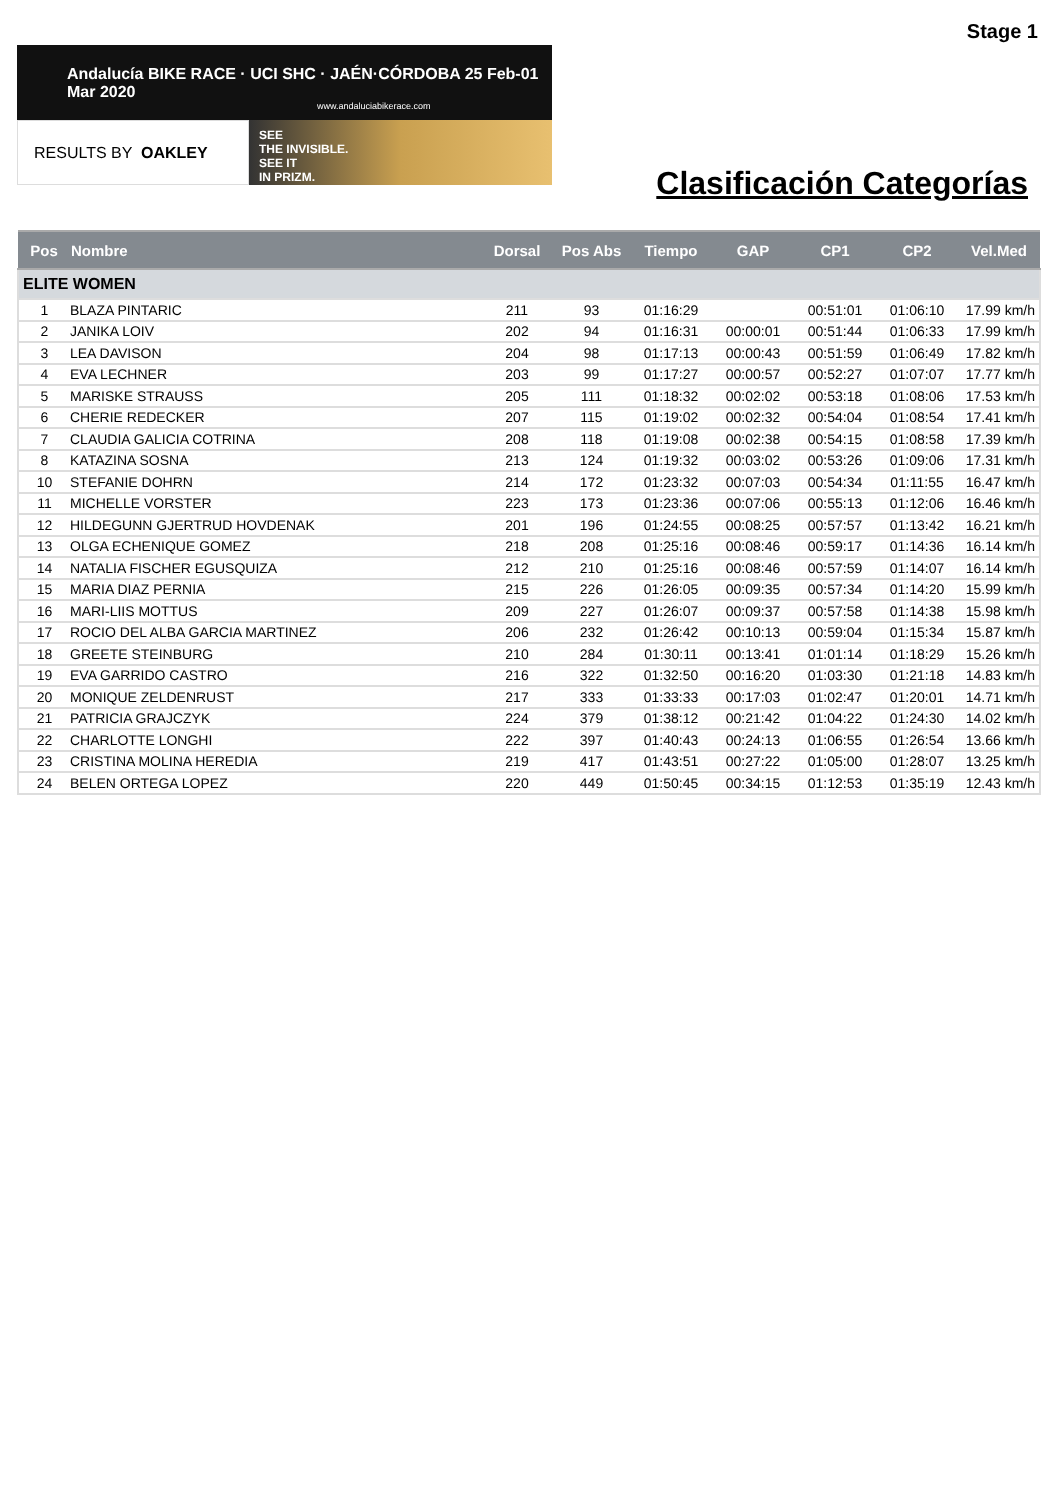Stage 1
Andalucía BIKE RACE · UCI SHC · JAÉN·CÓRDOBA 25 Feb-01 Mar 2020
www.andaluciabikerace.com
RESULTS BY OAKLEY
SEE
THE INVISIBLE.
SEE IT
IN PRIZM.
Clasificación Categorías
| Pos | Nombre | Dorsal | Pos Abs | Tiempo | GAP | CP1 | CP2 | Vel.Med |
| --- | --- | --- | --- | --- | --- | --- | --- | --- |
| ELITE WOMEN | | | | | | | | |
| 1 | BLAZA PINTARIC | 211 | 93 | 01:16:29 | | 00:51:01 | 01:06:10 | 17.99 km/h |
| 2 | JANIKA LOIV | 202 | 94 | 01:16:31 | 00:00:01 | 00:51:44 | 01:06:33 | 17.99 km/h |
| 3 | LEA DAVISON | 204 | 98 | 01:17:13 | 00:00:43 | 00:51:59 | 01:06:49 | 17.82 km/h |
| 4 | EVA LECHNER | 203 | 99 | 01:17:27 | 00:00:57 | 00:52:27 | 01:07:07 | 17.77 km/h |
| 5 | MARISKE STRAUSS | 205 | 111 | 01:18:32 | 00:02:02 | 00:53:18 | 01:08:06 | 17.53 km/h |
| 6 | CHERIE REDECKER | 207 | 115 | 01:19:02 | 00:02:32 | 00:54:04 | 01:08:54 | 17.41 km/h |
| 7 | CLAUDIA GALICIA COTRINA | 208 | 118 | 01:19:08 | 00:02:38 | 00:54:15 | 01:08:58 | 17.39 km/h |
| 8 | KATAZINA SOSNA | 213 | 124 | 01:19:32 | 00:03:02 | 00:53:26 | 01:09:06 | 17.31 km/h |
| 10 | STEFANIE DOHRN | 214 | 172 | 01:23:32 | 00:07:03 | 00:54:34 | 01:11:55 | 16.47 km/h |
| 11 | MICHELLE VORSTER | 223 | 173 | 01:23:36 | 00:07:06 | 00:55:13 | 01:12:06 | 16.46 km/h |
| 12 | HILDEGUNN GJERTRUD HOVDENAK | 201 | 196 | 01:24:55 | 00:08:25 | 00:57:57 | 01:13:42 | 16.21 km/h |
| 13 | OLGA ECHENIQUE GOMEZ | 218 | 208 | 01:25:16 | 00:08:46 | 00:59:17 | 01:14:36 | 16.14 km/h |
| 14 | NATALIA FISCHER EGUSQUIZA | 212 | 210 | 01:25:16 | 00:08:46 | 00:57:59 | 01:14:07 | 16.14 km/h |
| 15 | MARIA DIAZ PERNIA | 215 | 226 | 01:26:05 | 00:09:35 | 00:57:34 | 01:14:20 | 15.99 km/h |
| 16 | MARI-LIIS MOTTUS | 209 | 227 | 01:26:07 | 00:09:37 | 00:57:58 | 01:14:38 | 15.98 km/h |
| 17 | ROCIO DEL ALBA GARCIA MARTINEZ | 206 | 232 | 01:26:42 | 00:10:13 | 00:59:04 | 01:15:34 | 15.87 km/h |
| 18 | GREETE STEINBURG | 210 | 284 | 01:30:11 | 00:13:41 | 01:01:14 | 01:18:29 | 15.26 km/h |
| 19 | EVA GARRIDO CASTRO | 216 | 322 | 01:32:50 | 00:16:20 | 01:03:30 | 01:21:18 | 14.83 km/h |
| 20 | MONIQUE ZELDENRUST | 217 | 333 | 01:33:33 | 00:17:03 | 01:02:47 | 01:20:01 | 14.71 km/h |
| 21 | PATRICIA GRAJCZYK | 224 | 379 | 01:38:12 | 00:21:42 | 01:04:22 | 01:24:30 | 14.02 km/h |
| 22 | CHARLOTTE LONGHI | 222 | 397 | 01:40:43 | 00:24:13 | 01:06:55 | 01:26:54 | 13.66 km/h |
| 23 | CRISTINA MOLINA HEREDIA | 219 | 417 | 01:43:51 | 00:27:22 | 01:05:00 | 01:28:07 | 13.25 km/h |
| 24 | BELEN ORTEGA LOPEZ | 220 | 449 | 01:50:45 | 00:34:15 | 01:12:53 | 01:35:19 | 12.43 km/h |